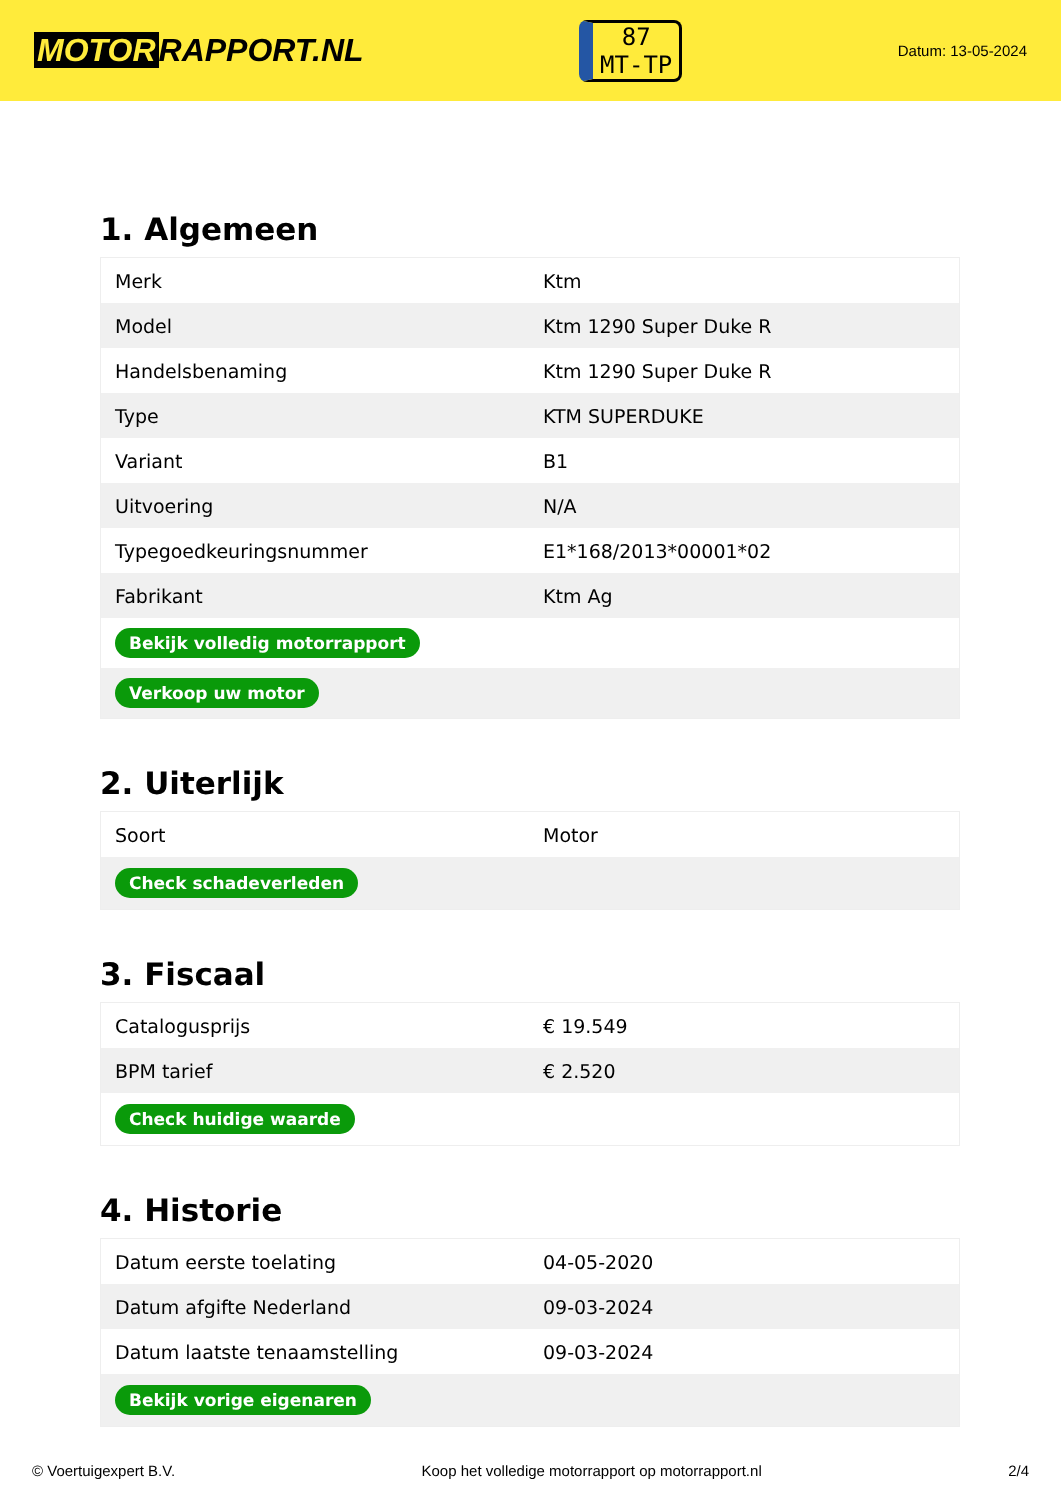MOTOR RAPPORT.NL
87
MT-TP
Datum: 13-05-2024
1. Algemeen
| Merk | Ktm |
| Model | Ktm 1290 Super Duke R |
| Handelsbenaming | Ktm 1290 Super Duke R |
| Type | KTM SUPERDUKE |
| Variant | B1 |
| Uitvoering | N/A |
| Typegoedkeuringsnummer | E1*168/2013*00001*02 |
| Fabrikant | Ktm Ag |
| Bekijk volledig motorrapport | |
| Verkoop uw motor | |
2. Uiterlijk
| Soort | Motor |
| Check schadeverleden | |
3. Fiscaal
| Catalogusprijs | € 19.549 |
| BPM tarief | € 2.520 |
| Check huidige waarde | |
4. Historie
| Datum eerste toelating | 04-05-2020 |
| Datum afgifte Nederland | 09-03-2024 |
| Datum laatste tenaamstelling | 09-03-2024 |
| Bekijk vorige eigenaren | |
© Voertuigexpert B.V. Koop het volledige motorrapport op motorrapport.nl 2/4